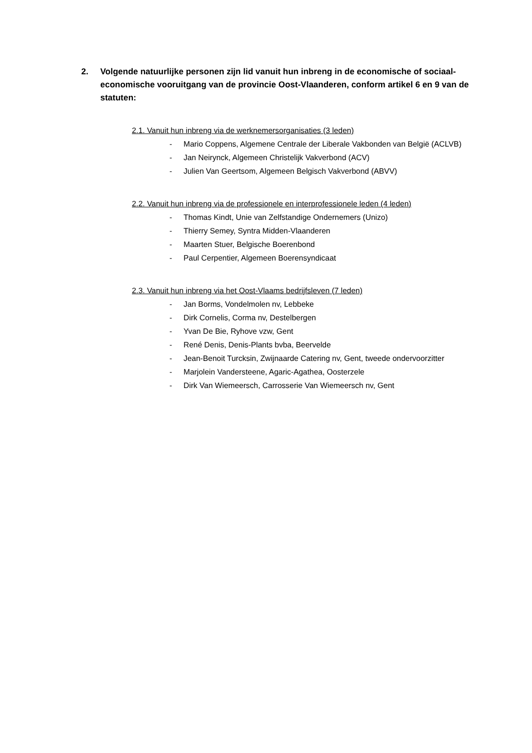2. Volgende natuurlijke personen zijn lid vanuit hun inbreng in de economische of sociaal-economische vooruitgang van de provincie Oost-Vlaanderen, conform artikel 6 en 9 van de statuten:
2.1. Vanuit hun inbreng via de werknemersorganisaties (3 leden)
- Mario Coppens, Algemene Centrale der Liberale Vakbonden van België (ACLVB)
- Jan Neirynck, Algemeen Christelijk Vakverbond (ACV)
- Julien Van Geertsom, Algemeen Belgisch Vakverbond (ABVV)
2.2. Vanuit hun inbreng via de professionele en interprofessionele leden (4 leden)
- Thomas Kindt, Unie van Zelfstandige Ondernemers (Unizo)
- Thierry Semey, Syntra Midden-Vlaanderen
- Maarten Stuer, Belgische Boerenbond
- Paul Cerpentier, Algemeen Boerensyndicaat
2.3. Vanuit hun inbreng via het Oost-Vlaams bedrijfsleven (7 leden)
- Jan Borms, Vondelmolen nv, Lebbeke
- Dirk Cornelis, Corma nv, Destelbergen
- Yvan De Bie, Ryhove vzw, Gent
- René Denis, Denis-Plants bvba, Beervelde
- Jean-Benoit Turcksin, Zwijnaarde Catering nv, Gent, tweede ondervoorzitter
- Marjolein Vandersteene, Agaric-Agathea, Oosterzele
- Dirk Van Wiemeersch, Carrosserie Van Wiemeersch nv, Gent